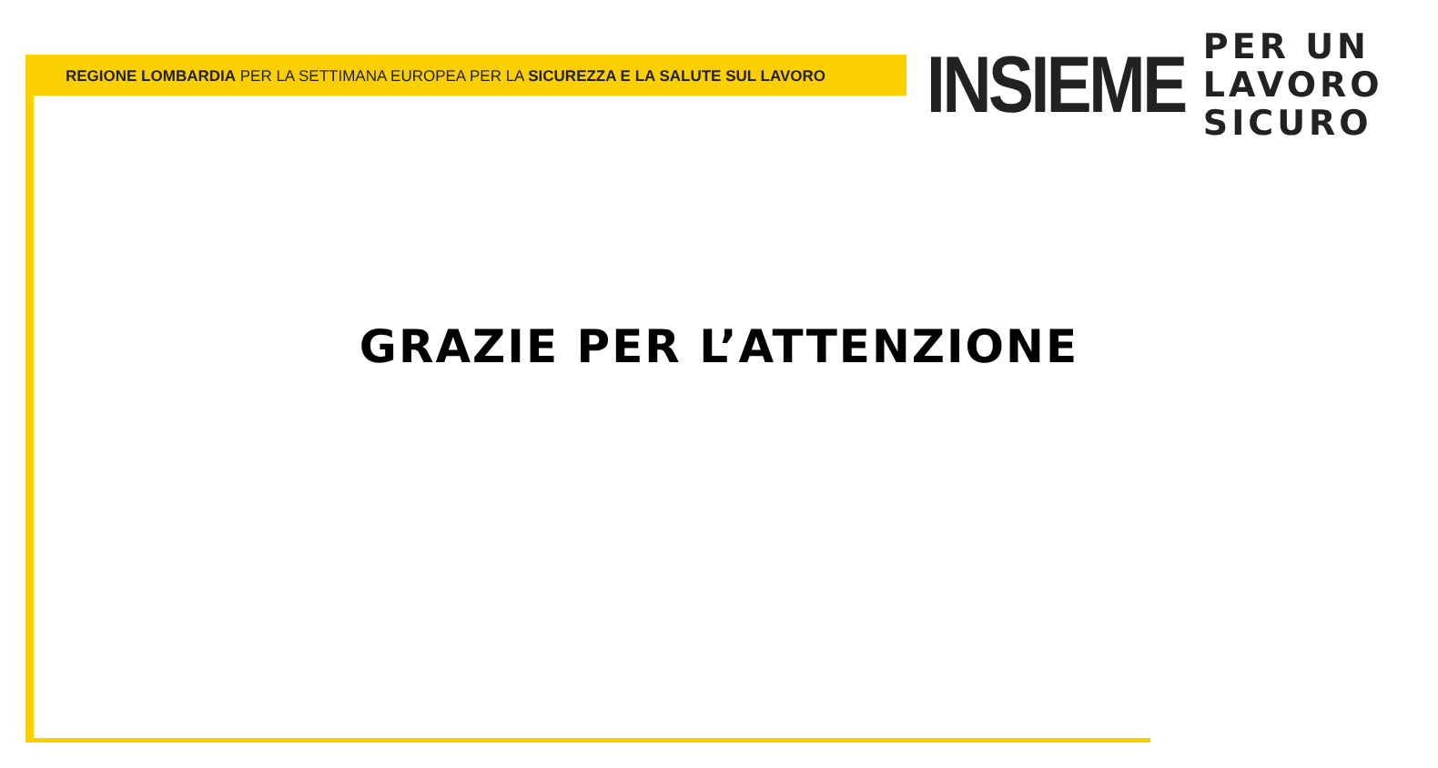REGIONE LOMBARDIA PER LA SETTIMANA EUROPEA PER LA SICUREZZA E LA SALUTE SUL LAVORO
INSIEME
PER UN
LAVORO
SICURO
GRAZIE PER L’ATTENZIONE